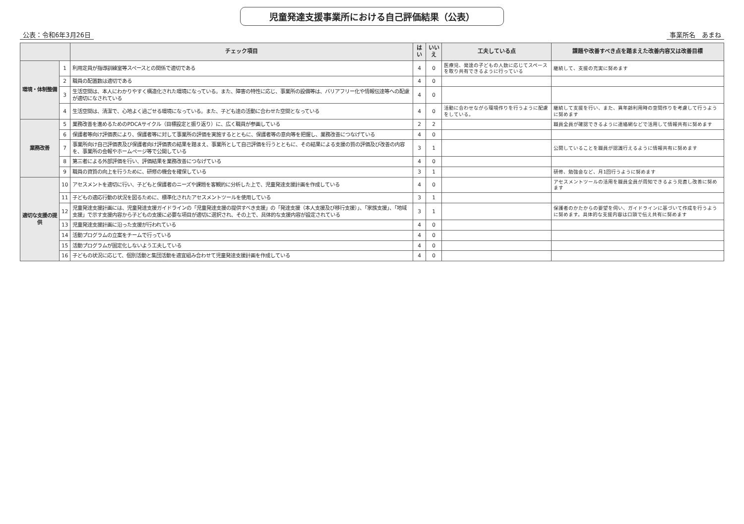児童発達支援事業所における自己評価結果（公表）
公表：令和6年3月26日 事業所名　あまね
| | | チェック項目 | はい | いいえ | 工夫している点 | 課題や改善すべき点を踏まえた改善内容又は改善目標 |
| --- | --- | --- | --- | --- | --- | --- |
| 環境・体制整備 | 1 | 利用定員が指導訓練室等スペースとの関係で適切である | 4 | 0 | 医療児、発達の子どもの人数に応じてスペースを取り共有できるように行っている | 継続して、支援の充実に努めます |
| | 2 | 職員の配置数は適切である | 4 | 0 | | |
| | 3 | 生活空間は、本人にわかりやすく構造化された環境になっている。また、障害の特性に応じ、事業所の設備等は、バリアフリー化や情報伝達等への配慮が適切になされている | 4 | 0 | | |
| | 4 | 生活空間は、清潔で、心地よく過ごせる環境になっている。また、子ども達の活動に合わせた空間となっている | 4 | 0 | 活動に合わせながら環境作りを行うように配慮をしている。 | 継続して支援を行い、また、異年齢利用時の空間作りを考慮して行うように努めます |
| 業務改善 | 5 | 業務改善を進めるためのPDCAサイクル（目標設定と振り返り）に、広く職員が参画している | 2 | 2 | | 職員全員が確認できるように連絡網などで活用して情報共有に努めます |
| | 6 | 保護者等向け評価表により、保護者等に対して事業所の評価を実施するとともに、保護者等の意向等を把握し、業務改善につなげている | 4 | 0 | | |
| | 7 | 事業所向け自己評価表及び保護者向け評価表の結果を踏まえ、事業所として自己評価を行うとともに、その結果による支援の質の評価及び改善の内容を、事業所の会報やホームページ等で公開している | 3 | 1 | | 公開していることを職員が認識行えるように情報共有に努めます |
| | 8 | 第三者による外部評価を行い、評価結果を業務改善につなげている | 4 | 0 | | |
| | 9 | 職員の資質の向上を行うために、研修の機会を確保している | 3 | 1 | | 研修、勉強会など、月1回行うように努めます |
| 適切な支援の提供 | 10 | アセスメントを適切に行い、子どもと保護者のニーズや課題を客観的に分析した上で、児童発達支援計画を作成している | 4 | 0 | | アセスメントツールの活用を職員全員が周知できるよう見直し改善に努めます |
| | 11 | 子どもの適応行動の状況を図るために、標準化されたアセスメントツールを使用している | 3 | 1 | | |
| | 12 | 児童発達支援計画には、児童発達支援ガイドラインの「児童発達支援の提供すべき支援」の「発達支援（本人支援及び移行支援）」、「家族支援」、「地域支援」で示す支援内容から子どもの支援に必要な項目が適切に選択され、その上で、具体的な支援内容が設定されている | 3 | 1 | | 保護者のかたからの要望を伺い、ガイドラインに基づいて作成を行うように努めます。具体的な支援内容は口頭で伝え共有に努めます |
| | 13 | 児童発達支援計画に沿った支援が行われている | 4 | 0 | | |
| | 14 | 活動プログラムの立案をチームで行っている | 4 | 0 | | |
| | 15 | 活動プログラムが固定化しないよう工夫している | 4 | 0 | | |
| | 16 | 子どもの状況に応じて、個別活動と集団活動を適宜組み合わせて児童発達支援計画を作成している | 4 | 0 | | |